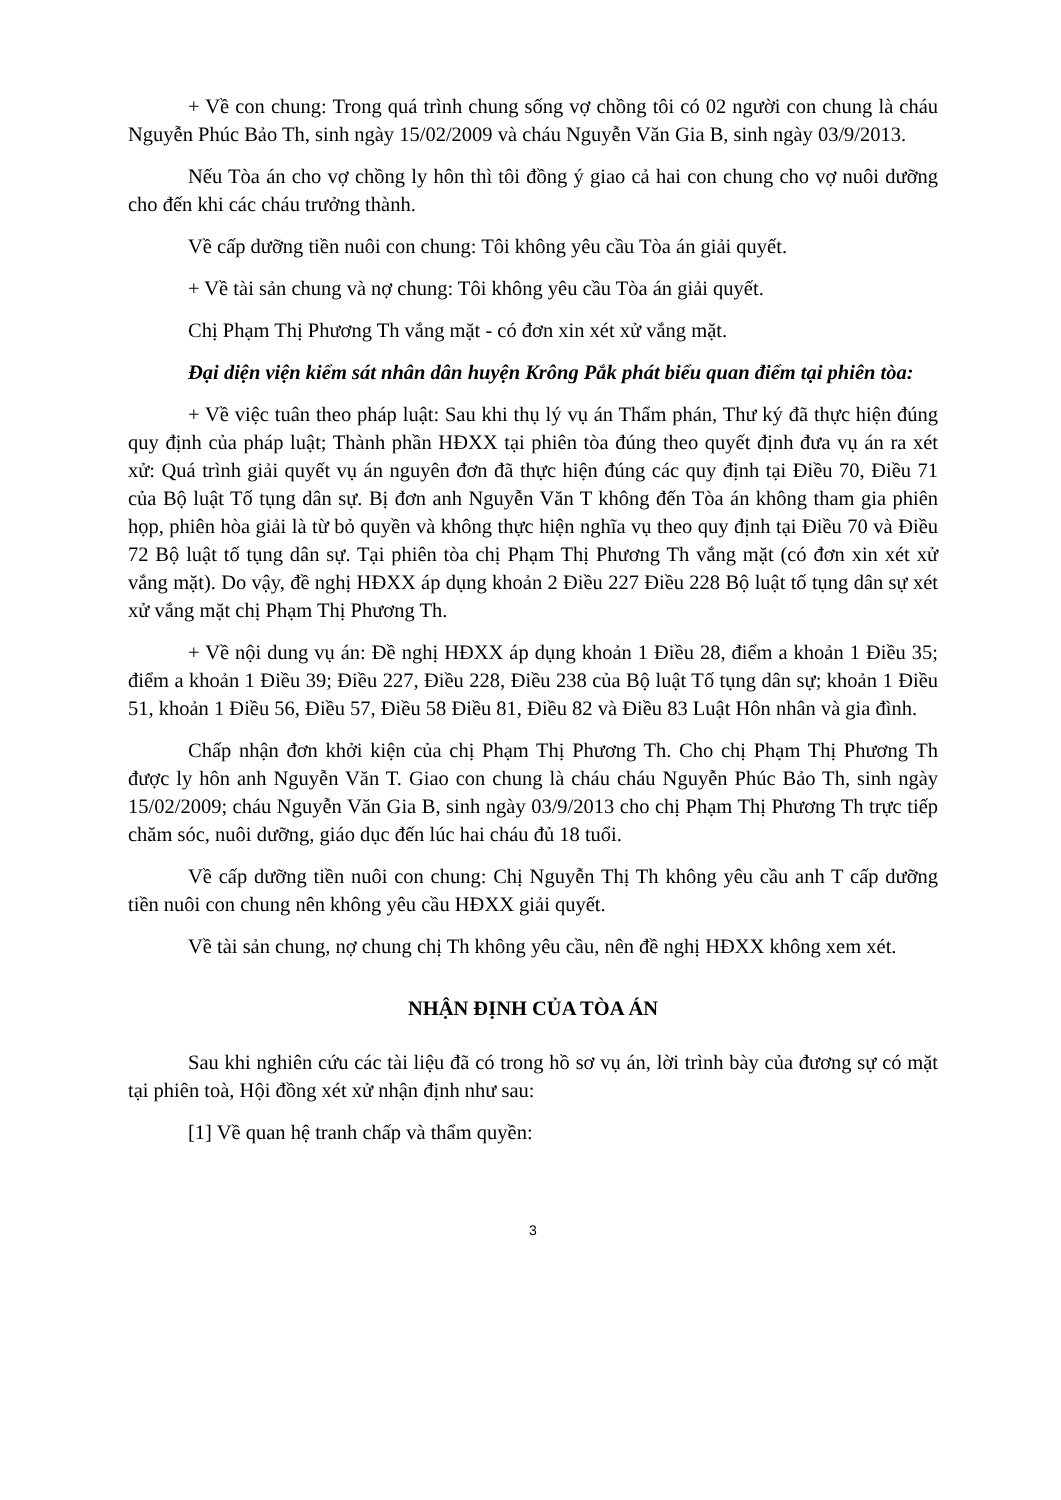+ Về con chung: Trong quá trình chung sống vợ chồng tôi có 02 người con chung là cháu Nguyễn Phúc Bảo Th, sinh ngày 15/02/2009 và cháu Nguyễn Văn Gia B, sinh ngày 03/9/2013.
Nếu Tòa án cho vợ chồng ly hôn thì tôi đồng ý giao cả hai con chung cho vợ nuôi dưỡng cho đến khi các cháu trưởng thành.
Về cấp dưỡng tiền nuôi con chung: Tôi không yêu cầu Tòa án giải quyết.
+ Về tài sản chung và nợ chung: Tôi không yêu cầu Tòa án giải quyết.
Chị Phạm Thị Phương Th vắng mặt - có đơn xin xét xử vắng mặt.
Đại diện viện kiểm sát nhân dân huyện Krông Pắk phát biểu quan điểm tại phiên tòa:
+ Về việc tuân theo pháp luật: Sau khi thụ lý vụ án Thẩm phán, Thư ký đã thực hiện đúng quy định của pháp luật; Thành phần HĐXX tại phiên tòa đúng theo quyết định đưa vụ án ra xét xử: Quá trình giải quyết vụ án nguyên đơn đã thực hiện đúng các quy định tại Điều 70, Điều 71 của Bộ luật Tố tụng dân sự. Bị đơn anh Nguyễn Văn T không đến Tòa án không tham gia phiên họp, phiên hòa giải là từ bỏ quyền và không thực hiện nghĩa vụ theo quy định tại Điều 70 và Điều 72 Bộ luật tố tụng dân sự. Tại phiên tòa chị Phạm Thị Phương Th vắng mặt (có đơn xin xét xử vắng mặt). Do vậy, đề nghị HĐXX áp dụng khoản 2 Điều 227 Điều 228 Bộ luật tố tụng dân sự xét xử vắng mặt chị Phạm Thị Phương Th.
+ Về nội dung vụ án: Đề nghị HĐXX áp dụng khoản 1 Điều 28, điểm a khoản 1 Điều 35; điểm a khoản 1 Điều 39; Điều 227, Điều 228, Điều 238 của Bộ luật Tố tụng dân sự; khoản 1 Điều 51, khoản 1 Điều 56, Điều 57, Điều 58 Điều 81, Điều 82 và Điều 83 Luật Hôn nhân và gia đình.
Chấp nhận đơn khởi kiện của chị Phạm Thị Phương Th. Cho chị Phạm Thị Phương Th được ly hôn anh Nguyễn Văn T. Giao con chung là cháu cháu Nguyễn Phúc Bảo Th, sinh ngày 15/02/2009; cháu Nguyễn Văn Gia B, sinh ngày 03/9/2013 cho chị Phạm Thị Phương Th trực tiếp chăm sóc, nuôi dưỡng, giáo dục đến lúc hai cháu đủ 18 tuổi.
Về cấp dưỡng tiền nuôi con chung: Chị Nguyễn Thị Th không yêu cầu anh T cấp dưỡng tiền nuôi con chung nên không yêu cầu HĐXX giải quyết.
Về tài sản chung, nợ chung chị Th không yêu cầu, nên đề nghị HĐXX không xem xét.
NHẬN ĐỊNH CỦA TÒA ÁN
Sau khi nghiên cứu các tài liệu đã có trong hồ sơ vụ án, lời trình bày của đương sự có mặt tại phiên toà, Hội đồng xét xử nhận định như sau:
[1] Về quan hệ tranh chấp và thẩm quyền:
3